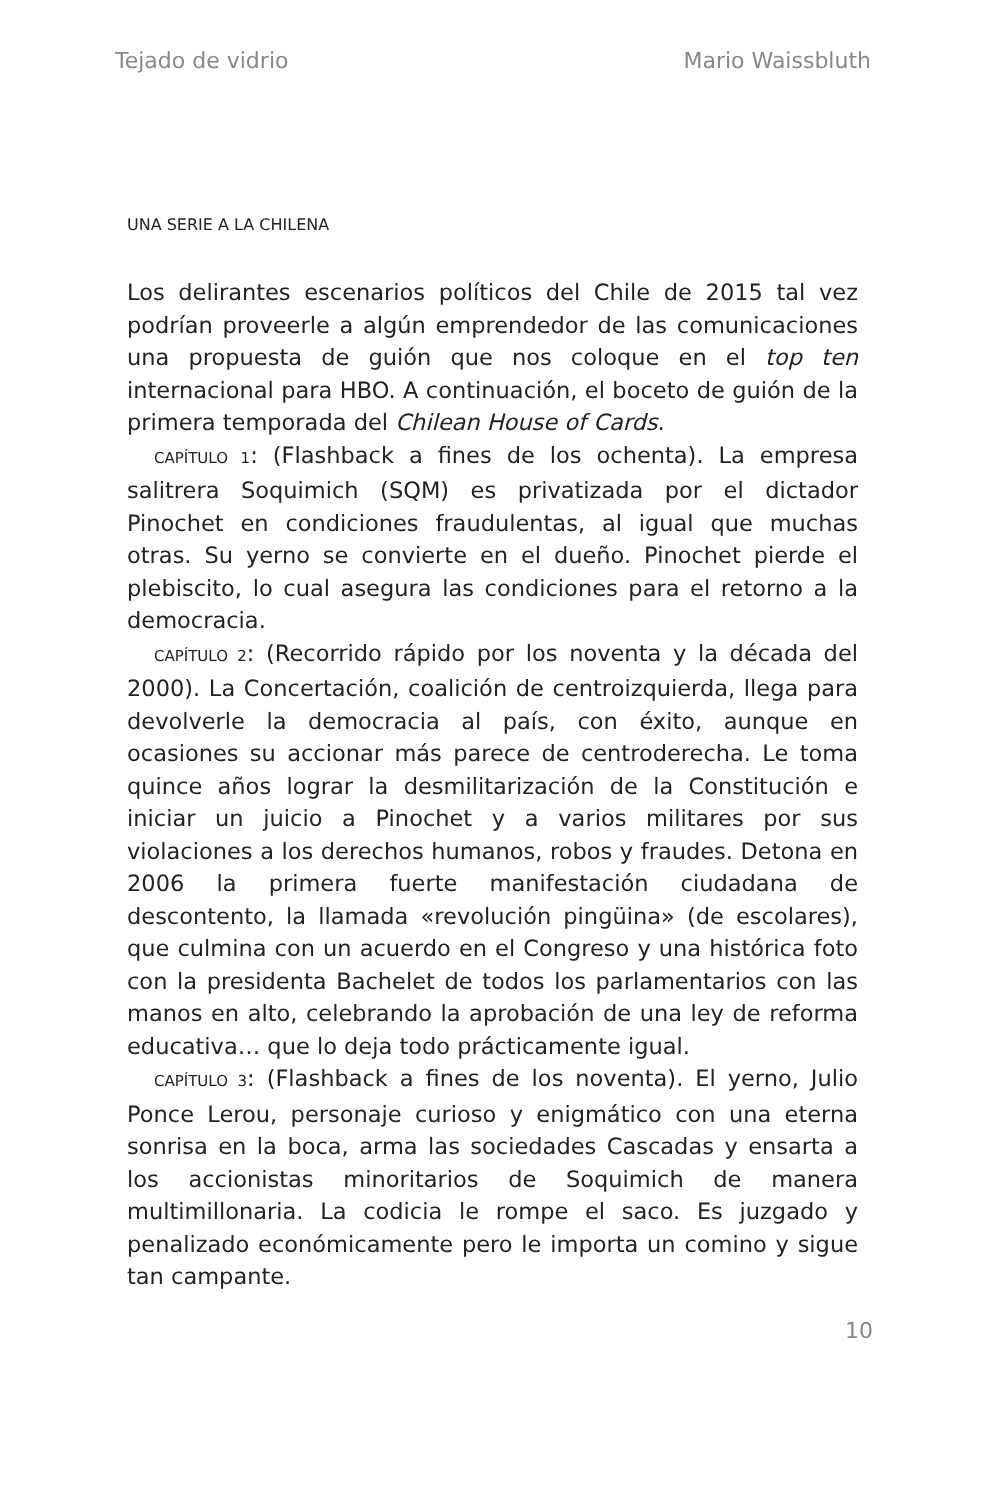Tejado de vidrio Mario Waissbluth
UNA SERIE A LA CHILENA
Los delirantes escenarios políticos del Chile de 2015 tal vez podrían proveerle a algún emprendedor de las comunicaciones una propuesta de guión que nos coloque en el top ten internacional para HBO. A continuación, el boceto de guión de la primera temporada del Chilean House of Cards.
CAPÍTULO 1: (Flashback a fines de los ochenta). La empresa salitrera Soquimich (SQM) es privatizada por el dictador Pinochet en condiciones fraudulentas, al igual que muchas otras. Su yerno se convierte en el dueño. Pinochet pierde el plebiscito, lo cual asegura las condiciones para el retorno a la democracia.
CAPÍTULO 2: (Recorrido rápido por los noventa y la década del 2000). La Concertación, coalición de centroizquierda, llega para devolverle la democracia al país, con éxito, aunque en ocasiones su accionar más parece de centroderecha. Le toma quince años lograr la desmilitarización de la Constitución e iniciar un juicio a Pinochet y a varios militares por sus violaciones a los derechos humanos, robos y fraudes. Detona en 2006 la primera fuerte manifestación ciudadana de descontento, la llamada «revolución pingüina» (de escolares), que culmina con un acuerdo en el Congreso y una histórica foto con la presidenta Bachelet de todos los parlamentarios con las manos en alto, celebrando la aprobación de una ley de reforma educativa… que lo deja todo prácticamente igual.
CAPÍTULO 3: (Flashback a fines de los noventa). El yerno, Julio Ponce Lerou, personaje curioso y enigmático con una eterna sonrisa en la boca, arma las sociedades Cascadas y ensarta a los accionistas minoritarios de Soquimich de manera multimillonaria. La codicia le rompe el saco. Es juzgado y penalizado económicamente pero le importa un comino y sigue tan campante.
10